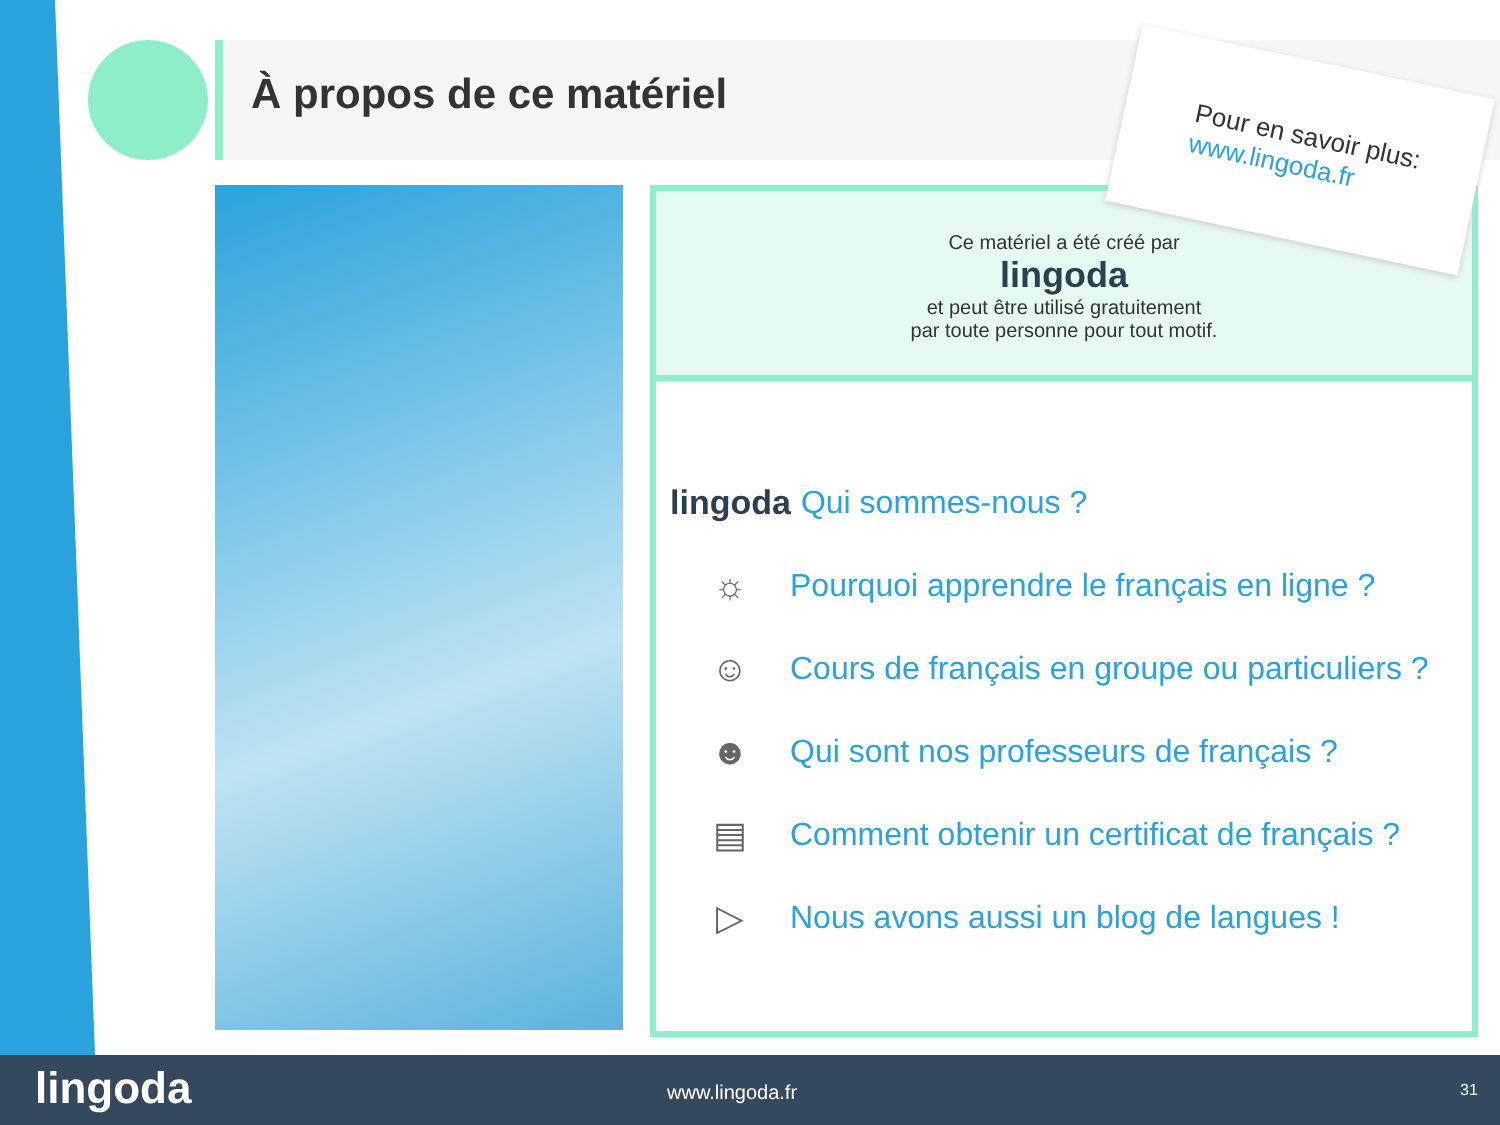À propos de ce matériel
Ce matériel a été créé par
lingoda
et peut être utilisé gratuitement
par toute personne pour tout motif.
lingoda Qui sommes-nous ?
☼ Pourquoi apprendre le français en ligne ?
☺ Cours de français en groupe ou particuliers ?
☻ Qui sont nos professeurs de français ?
▤ Comment obtenir un certificat de français ?
▷ Nous avons aussi un blog de langues !
Pour en savoir plus:
www.lingoda.fr
lingoda www.lingoda.fr 31